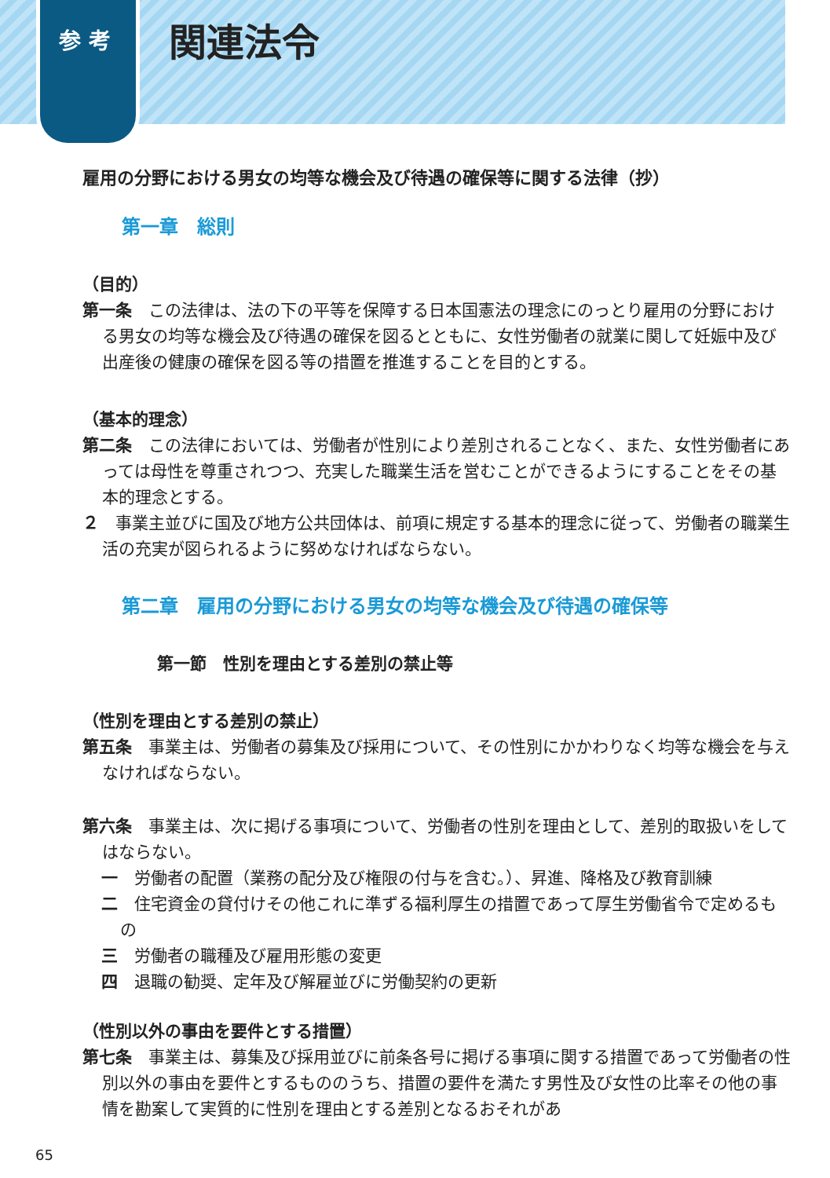参 考
関連法令
雇用の分野における男女の均等な機会及び待遇の確保等に関する法律（抄）
第一章　総則
（目的）
第一条　この法律は、法の下の平等を保障する日本国憲法の理念にのっとり雇用の分野における男女の均等な機会及び待遇の確保を図るとともに、女性労働者の就業に関して妊娠中及び出産後の健康の確保を図る等の措置を推進することを目的とする。
（基本的理念）
第二条　この法律においては、労働者が性別により差別されることなく、また、女性労働者にあっては母性を尊重されつつ、充実した職業生活を営むことができるようにすることをその基本的理念とする。
２　事業主並びに国及び地方公共団体は、前項に規定する基本的理念に従って、労働者の職業生活の充実が図られるように努めなければならない。
第二章　雇用の分野における男女の均等な機会及び待遇の確保等
第一節　性別を理由とする差別の禁止等
（性別を理由とする差別の禁止）
第五条　事業主は、労働者の募集及び採用について、その性別にかかわりなく均等な機会を与えなければならない。
第六条　事業主は、次に掲げる事項について、労働者の性別を理由として、差別的取扱いをしてはならない。
一　労働者の配置（業務の配分及び権限の付与を含む。）、昇進、降格及び教育訓練
二　住宅資金の貸付けその他これに準ずる福利厚生の措置であって厚生労働省令で定めるもの
三　労働者の職種及び雇用形態の変更
四　退職の勧奨、定年及び解雇並びに労働契約の更新
（性別以外の事由を要件とする措置）
第七条　事業主は、募集及び採用並びに前条各号に掲げる事項に関する措置であって労働者の性別以外の事由を要件とするもののうち、措置の要件を満たす男性及び女性の比率その他の事情を勘案して実質的に性別を理由とする差別となるおそれがあ
65